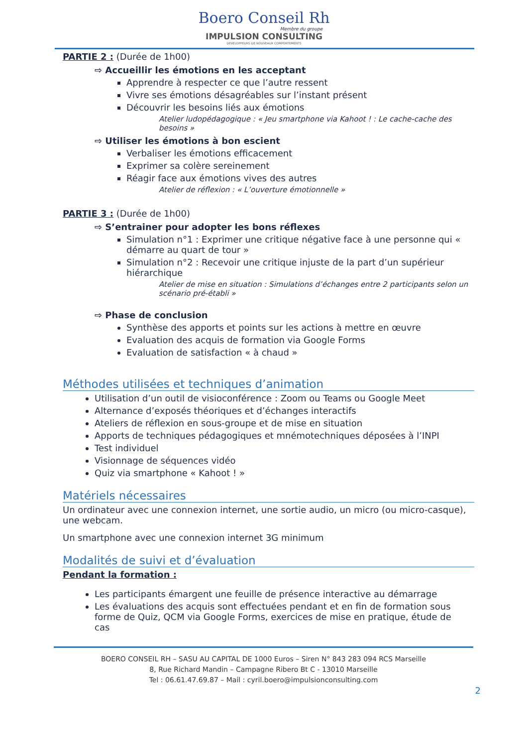Boero Conseil Rh
Membre du groupe
IMPULSION CONSULTING
DEVELOPPEURS DE NOUVEAUX COMPORTEMENTS
PARTIE 2 : (Durée de 1h00)
⇨ Accueillir les émotions en les acceptant
Apprendre à respecter ce que l’autre ressent
Vivre ses émotions désagréables sur l’instant présent
Découvrir les besoins liés aux émotions
Atelier ludopédagogique : « Jeu smartphone via Kahoot ! : Le cache-cache des besoins »
⇨ Utiliser les émotions à bon escient
Verbaliser les émotions efficacement
Exprimer sa colère sereinement
Réagir face aux émotions vives des autres
Atelier de réflexion : « L’ouverture émotionnelle »
PARTIE 3 : (Durée de 1h00)
⇨ S’entrainer pour adopter les bons réflexes
Simulation n°1 : Exprimer une critique négative face à une personne qui « démarre au quart de tour »
Simulation n°2 : Recevoir une critique injuste de la part d’un supérieur hiérarchique
Atelier de mise en situation : Simulations d’échanges entre 2 participants selon un scénario pré-établi »
⇨ Phase de conclusion
Synthèse des apports et points sur les actions à mettre en œuvre
Evaluation des acquis de formation via Google Forms
Evaluation de satisfaction « à chaud »
Méthodes utilisées et techniques d’animation
Utilisation d’un outil de visioconférence : Zoom ou Teams ou Google Meet
Alternance d’exposés théoriques et d’échanges interactifs
Ateliers de réflexion en sous-groupe et de mise en situation
Apports de techniques pédagogiques et mnémotechniques déposées à l’INPI
Test individuel
Visionnage de séquences vidéo
Quiz via smartphone « Kahoot ! »
Matériels nécessaires
Un ordinateur avec une connexion internet, une sortie audio, un micro (ou micro-casque), une webcam.
Un smartphone avec une connexion internet 3G minimum
Modalités de suivi et d’évaluation
Pendant la formation :
Les participants émargent une feuille de présence interactive au démarrage
Les évaluations des acquis sont effectuées pendant et en fin de formation sous forme de Quiz, QCM via Google Forms, exercices de mise en pratique, étude de cas
BOERO CONSEIL RH – SASU AU CAPITAL DE 1000 Euros – Siren N° 843 283 094 RCS Marseille
8, Rue Richard Mandin – Campagne Ribero Bt C - 13010 Marseille
Tel : 06.61.47.69.87 – Mail : cyril.boero@impulsionconsulting.com
2